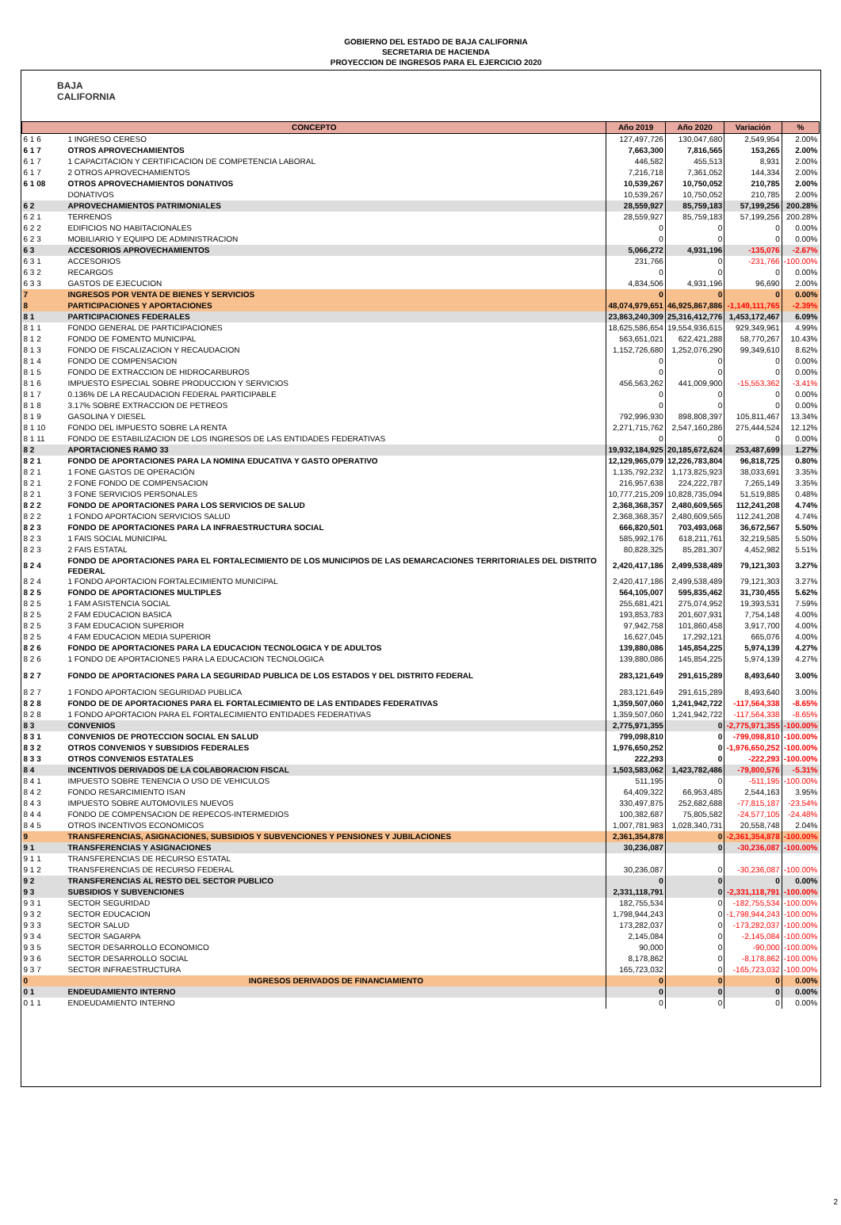BAJA
CALIFORNIA
GOBIERNO DEL ESTADO DE BAJA CALIFORNIA
SECRETARIA DE HACIENDA
PROYECCION DE INGRESOS PARA EL EJERCICIO 2020
| CONCEPTO | | Año 2019 | Año 2020 | Variación | % |
| --- | --- | --- | --- | --- | --- |
| 6 1 6 | 1 INGRESO CERESO | 127,497,726 | 130,047,680 | 2,549,954 | 2.00% |
| 6 1 7 | OTROS APROVECHAMIENTOS | 7,663,300 | 7,816,565 | 153,265 | 2.00% |
| 6 1 7 | 1 CAPACITACION Y CERTIFICACION DE COMPETENCIA LABORAL | 446,582 | 455,513 | 8,931 | 2.00% |
| 6 1 7 | 2 OTROS APROVECHAMIENTOS | 7,216,718 | 7,361,052 | 144,334 | 2.00% |
| 6 1 08 | OTROS APROVECHAMIENTOS DONATIVOS | 10,539,267 | 10,750,052 | 210,785 | 2.00% |
| | DONATIVOS | 10,539,267 | 10,750,052 | 210,785 | 2.00% |
| 6 2 | APROVECHAMIENTOS PATRIMONIALES | 28,559,927 | 85,759,183 | 57,199,256 | 200.28% |
| 6 2 1 | TERRENOS | 28,559,927 | 85,759,183 | 57,199,256 | 200.28% |
| 6 2 2 | EDIFICIOS NO HABITACIONALES | 0 | 0 | 0 | 0.00% |
| 6 2 3 | MOBILIARIO Y EQUIPO DE ADMINISTRACION | 0 | 0 | 0 | 0.00% |
| 6 3 | ACCESORIOS APROVECHAMIENTOS | 5,066,272 | 4,931,196 | -135,076 | -2.67% |
| 6 3 1 | ACCESORIOS | 231,766 | 0 | -231,766 | -100.00% |
| 6 3 2 | RECARGOS | 0 | 0 | 0 | 0.00% |
| 6 3 3 | GASTOS DE EJECUCION | 4,834,506 | 4,931,196 | 96,690 | 2.00% |
| 7 | INGRESOS POR VENTA DE BIENES Y SERVICIOS | 0 | 0 | 0 | 0.00% |
| 8 | PARTICIPACIONES Y APORTACIONES | 48,074,979,651 | 46,925,867,886 | -1,149,111,765 | -2.39% |
| 8 1 | PARTICIPACIONES FEDERALES | 23,863,240,309 | 25,316,412,776 | 1,453,172,467 | 6.09% |
| 8 1 1 | FONDO GENERAL DE PARTICIPACIONES | 18,625,586,654 | 19,554,936,615 | 929,349,961 | 4.99% |
| 8 1 2 | FONDO DE FOMENTO MUNICIPAL | 563,651,021 | 622,421,288 | 58,770,267 | 10.43% |
| 8 1 3 | FONDO DE FISCALIZACION Y RECAUDACION | 1,152,726,680 | 1,252,076,290 | 99,349,610 | 8.62% |
| 8 1 4 | FONDO DE COMPENSACION | 0 | 0 | 0 | 0.00% |
| 8 1 5 | FONDO DE EXTRACCION DE HIDROCARBUROS | 0 | 0 | 0 | 0.00% |
| 8 1 6 | IMPUESTO ESPECIAL SOBRE PRODUCCION Y SERVICIOS | 456,563,262 | 441,009,900 | -15,553,362 | -3.41% |
| 8 1 7 | 0.136% DE LA RECAUDACION FEDERAL PARTICIPABLE | 0 | 0 | 0 | 0.00% |
| 8 1 8 | 3.17% SOBRE EXTRACCION DE PETREOS | 0 | 0 | 0 | 0.00% |
| 8 1 9 | GASOLINA Y DIESEL | 792,996,930 | 898,808,397 | 105,811,467 | 13.34% |
| 8 1 10 | FONDO DEL IMPUESTO SOBRE LA RENTA | 2,271,715,762 | 2,547,160,286 | 275,444,524 | 12.12% |
| 8 1 11 | FONDO DE ESTABILIZACION DE LOS INGRESOS DE LAS ENTIDADES FEDERATIVAS | 0 | 0 | 0 | 0.00% |
| 8 2 | APORTACIONES RAMO 33 | 19,932,184,925 | 20,185,672,624 | 253,487,699 | 1.27% |
| 8 2 1 | FONDO DE APORTACIONES PARA LA NOMINA EDUCATIVA Y GASTO OPERATIVO | 12,129,965,079 | 12,226,783,804 | 96,818,725 | 0.80% |
| 8 2 1 | 1 FONE GASTOS DE OPERACIÓN | 1,135,792,232 | 1,173,825,923 | 38,033,691 | 3.35% |
| 8 2 1 | 2 FONE FONDO DE COMPENSACION | 216,957,638 | 224,222,787 | 7,265,149 | 3.35% |
| 8 2 1 | 3 FONE SERVICIOS PERSONALES | 10,777,215,209 | 10,828,735,094 | 51,519,885 | 0.48% |
| 8 2 2 | FONDO DE APORTACIONES PARA LOS SERVICIOS DE SALUD | 2,368,368,357 | 2,480,609,565 | 112,241,208 | 4.74% |
| 8 2 2 | 1 FONDO APORTACION SERVICIOS SALUD | 2,368,368,357 | 2,480,609,565 | 112,241,208 | 4.74% |
| 8 2 3 | FONDO DE APORTACIONES PARA LA INFRAESTRUCTURA SOCIAL | 666,820,501 | 703,493,068 | 36,672,567 | 5.50% |
| 8 2 3 | 1 FAIS SOCIAL MUNICIPAL | 585,992,176 | 618,211,761 | 32,219,585 | 5.50% |
| 8 2 3 | 2 FAIS ESTATAL | 80,828,325 | 85,281,307 | 4,452,982 | 5.51% |
| 8 2 4 | FONDO DE APORTACIONES PARA EL FORTALECIMIENTO DE LOS MUNICIPIOS DE LAS DEMARCACIONES TERRITORIALES DEL DISTRITO FEDERAL | 2,420,417,186 | 2,499,538,489 | 79,121,303 | 3.27% |
| 8 2 4 | 1 FONDO APORTACION FORTALECIMIENTO MUNICIPAL | 2,420,417,186 | 2,499,538,489 | 79,121,303 | 3.27% |
| 8 2 5 | FONDO DE APORTACIONES MULTIPLES | 564,105,007 | 595,835,462 | 31,730,455 | 5.62% |
| 8 2 5 | 1 FAM ASISTENCIA SOCIAL | 255,681,421 | 275,074,952 | 19,393,531 | 7.59% |
| 8 2 5 | 2 FAM EDUCACION BASICA | 193,853,783 | 201,607,931 | 7,754,148 | 4.00% |
| 8 2 5 | 3 FAM EDUCACION SUPERIOR | 97,942,758 | 101,860,458 | 3,917,700 | 4.00% |
| 8 2 5 | 4 FAM EDUCACION MEDIA SUPERIOR | 16,627,045 | 17,292,121 | 665,076 | 4.00% |
| 8 2 6 | FONDO DE APORTACIONES PARA LA EDUCACION TECNOLOGICA Y DE ADULTOS | 139,880,086 | 145,854,225 | 5,974,139 | 4.27% |
| 8 2 6 | 1 FONDO DE APORTACIONES PARA LA EDUCACION TECNOLOGICA | 139,880,086 | 145,854,225 | 5,974,139 | 4.27% |
| 8 2 7 | FONDO DE APORTACIONES PARA LA SEGURIDAD PUBLICA DE LOS ESTADOS Y DEL DISTRITO FEDERAL | 283,121,649 | 291,615,289 | 8,493,640 | 3.00% |
| 8 2 7 | 1 FONDO APORTACION SEGURIDAD PUBLICA | 283,121,649 | 291,615,289 | 8,493,640 | 3.00% |
| 8 2 8 | FONDO DE DE APORTACIONES PARA EL FORTALECIMIENTO DE LAS ENTIDADES FEDERATIVAS | 1,359,507,060 | 1,241,942,722 | -117,564,338 | -8.65% |
| 8 2 8 | 1 FONDO APORTACION PARA EL FORTALECIMIENTO ENTIDADES FEDERATIVAS | 1,359,507,060 | 1,241,942,722 | -117,564,338 | -8.65% |
| 8 3 | CONVENIOS | 2,775,971,355 | 0 | -2,775,971,355 | -100.00% |
| 8 3 1 | CONVENIOS DE PROTECCION SOCIAL EN SALUD | 799,098,810 | 0 | -799,098,810 | -100.00% |
| 8 3 2 | OTROS CONVENIOS Y SUBSIDIOS FEDERALES | 1,976,650,252 | 0 | -1,976,650,252 | -100.00% |
| 8 3 3 | OTROS CONVENIOS ESTATALES | 222,293 | 0 | -222,293 | -100.00% |
| 8 4 | INCENTIVOS DERIVADOS DE LA COLABORACION FISCAL | 1,503,583,062 | 1,423,782,486 | -79,800,576 | -5.31% |
| 8 4 1 | IMPUESTO SOBRE TENENCIA O USO DE VEHICULOS | 511,195 | 0 | -511,195 | -100.00% |
| 8 4 2 | FONDO RESARCIMIENTO ISAN | 64,409,322 | 66,953,485 | 2,544,163 | 3.95% |
| 8 4 3 | IMPUESTO SOBRE AUTOMOVILES NUEVOS | 330,497,875 | 252,682,688 | -77,815,187 | -23.54% |
| 8 4 4 | FONDO DE COMPENSACION DE REPECOS-INTERMEDIOS | 100,382,687 | 75,805,582 | -24,577,105 | -24.48% |
| 8 4 5 | OTROS INCENTIVOS ECONOMICOS | 1,007,781,983 | 1,028,340,731 | 20,558,748 | 2.04% |
| 9 | TRANSFERENCIAS, ASIGNACIONES, SUBSIDIOS Y SUBVENCIONES Y PENSIONES Y JUBILACIONES | 2,361,354,878 | 0 | -2,361,354,878 | -100.00% |
| 9 1 | TRANSFERENCIAS Y ASIGNACIONES | 30,236,087 | 0 | -30,236,087 | -100.00% |
| 9 1 1 | TRANSFERENCIAS DE RECURSO ESTATAL | | | | |
| 9 1 2 | TRANSFERENCIAS DE RECURSO FEDERAL | 30,236,087 | 0 | -30,236,087 | -100.00% |
| 9 2 | TRANSFERENCIAS AL RESTO DEL SECTOR PUBLICO | 0 | 0 | 0 | 0.00% |
| 9 3 | SUBSIDIOS Y SUBVENCIONES | 2,331,118,791 | 0 | -2,331,118,791 | -100.00% |
| 9 3 1 | SECTOR SEGURIDAD | 182,755,534 | 0 | -182,755,534 | -100.00% |
| 9 3 2 | SECTOR EDUCACION | 1,798,944,243 | 0 | -1,798,944,243 | -100.00% |
| 9 3 3 | SECTOR SALUD | 173,282,037 | 0 | -173,282,037 | -100.00% |
| 9 3 4 | SECTOR SAGARPA | 2,145,084 | 0 | -2,145,084 | -100.00% |
| 9 3 5 | SECTOR DESARROLLO ECONOMICO | 90,000 | 0 | -90,000 | -100.00% |
| 9 3 6 | SECTOR DESARROLLO SOCIAL | 8,178,862 | 0 | -8,178,862 | -100.00% |
| 9 3 7 | SECTOR INFRAESTRUCTURA | 165,723,032 | 0 | -165,723,032 | -100.00% |
| 0 | INGRESOS DERIVADOS DE FINANCIAMIENTO | 0 | 0 | 0 | 0.00% |
| 0 1 | ENDEUDAMIENTO INTERNO | 0 | 0 | 0 | 0.00% |
| 0 1 1 | ENDEUDAMIENTO INTERNO | 0 | 0 | 0 | 0.00% |
2